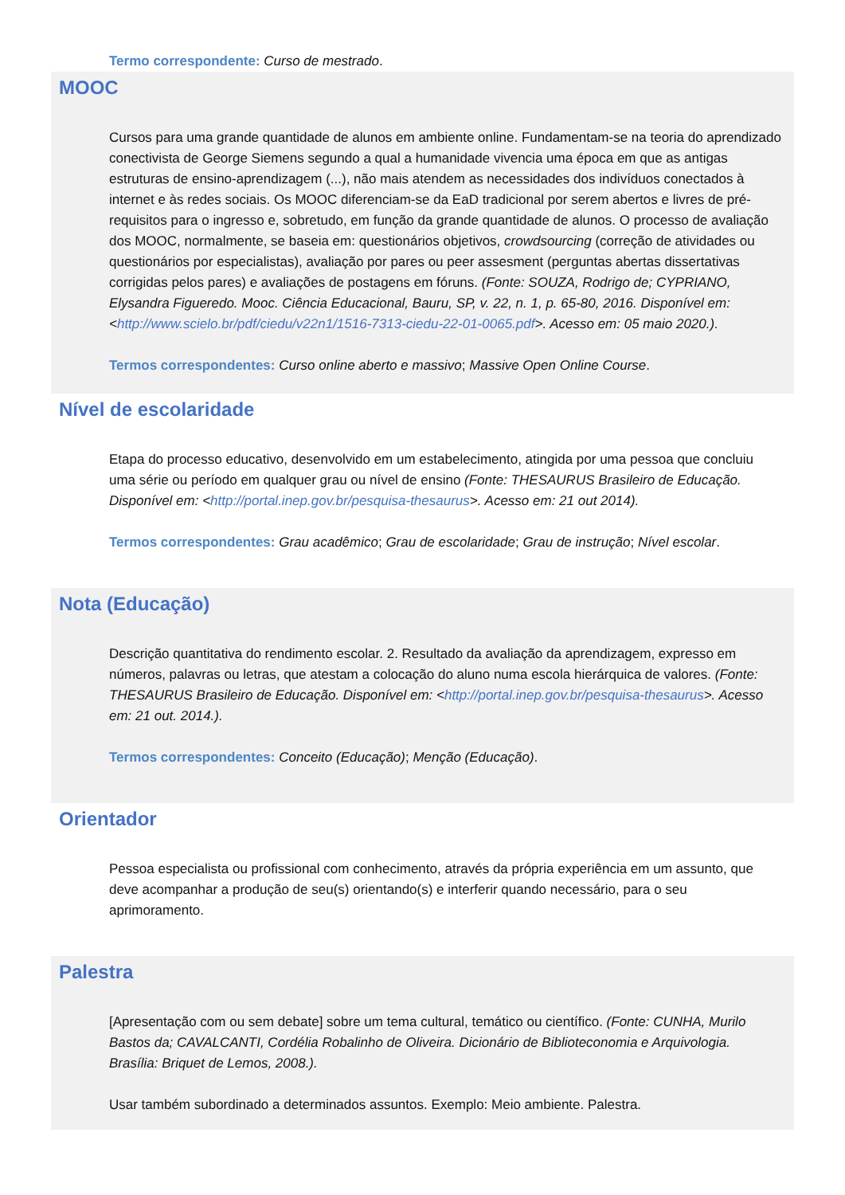Termo correspondente: Curso de mestrado.
MOOC
Cursos para uma grande quantidade de alunos em ambiente online. Fundamentam-se na teoria do aprendizado conectivista de George Siemens segundo a qual a humanidade vivencia uma época em que as antigas estruturas de ensino-aprendizagem (...), não mais atendem as necessidades dos indivíduos conectados à internet e às redes sociais. Os MOOC diferenciam-se da EaD tradicional por serem abertos e livres de pré-requisitos para o ingresso e, sobretudo, em função da grande quantidade de alunos. O processo de avaliação dos MOOC, normalmente, se baseia em: questionários objetivos, crowdsourcing (correção de atividades ou questionários por especialistas), avaliação por pares ou peer assesment (perguntas abertas dissertativas corrigidas pelos pares) e avaliações de postagens em fóruns. (Fonte: SOUZA, Rodrigo de; CYPRIANO, Elysandra Figueredo. Mooc. Ciência Educacional, Bauru, SP, v. 22, n. 1, p. 65-80, 2016. Disponível em: <http://www.scielo.br/pdf/ciedu/v22n1/1516-7313-ciedu-22-01-0065.pdf>. Acesso em: 05 maio 2020.).
Termos correspondentes: Curso online aberto e massivo; Massive Open Online Course.
Nível de escolaridade
Etapa do processo educativo, desenvolvido em um estabelecimento, atingida por uma pessoa que concluiu uma série ou período em qualquer grau ou nível de ensino (Fonte: THESAURUS Brasileiro de Educação. Disponível em: <http://portal.inep.gov.br/pesquisa-thesaurus>. Acesso em: 21 out 2014).
Termos correspondentes: Grau acadêmico; Grau de escolaridade; Grau de instrução; Nível escolar.
Nota (Educação)
Descrição quantitativa do rendimento escolar. 2. Resultado da avaliação da aprendizagem, expresso em números, palavras ou letras, que atestam a colocação do aluno numa escola hierárquica de valores. (Fonte: THESAURUS Brasileiro de Educação. Disponível em: <http://portal.inep.gov.br/pesquisa-thesaurus>. Acesso em: 21 out. 2014.).
Termos correspondentes: Conceito (Educação); Menção (Educação).
Orientador
Pessoa especialista ou profissional com conhecimento, através da própria experiência em um assunto, que deve acompanhar a produção de seu(s) orientando(s) e interferir quando necessário, para o seu aprimoramento.
Palestra
[Apresentação com ou sem debate] sobre um tema cultural, temático ou científico. (Fonte: CUNHA, Murilo Bastos da; CAVALCANTI, Cordélia Robalinho de Oliveira. Dicionário de Biblioteconomia e Arquivologia. Brasília: Briquet de Lemos, 2008.).
Usar também subordinado a determinados assuntos. Exemplo: Meio ambiente. Palestra.